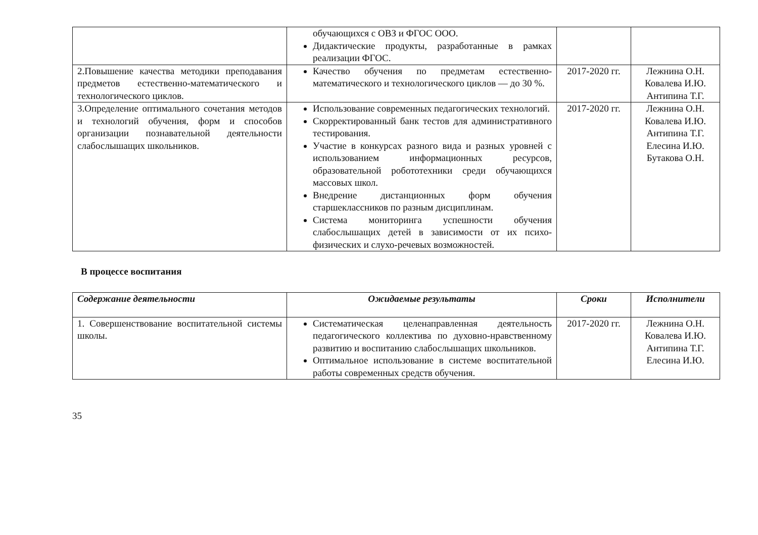| | обучающихся с ОВЗ и ФГОС ООО. Дидактические продукты, разработанные в рамках реализации ФГОС. | | |
| 2.Повышение качества методики преподавания предметов естественно-математического и технологического циклов. | Качество обучения по предметам естественно-математического и технологического циклов — до 30 %. | 2017-2020 гг. | Лежнина О.Н. Ковалева И.Ю. Антипина Т.Г. |
| 3.Определение оптимального сочетания методов и технологий обучения, форм и способов организации познавательной деятельности слабослышащих школьников. | Использование современных педагогических технологий. Скорректированный банк тестов для административного тестирования. Участие в конкурсах разного вида и разных уровней с использованием информационных ресурсов, образовательной робототехники среди обучающихся массовых школ. Внедрение дистанционных форм обучения старшеклассников по разным дисциплинам. Система мониторинга успешности обучения слабослышащих детей в зависимости от их психо-физических и слухо-речевых возможностей. | 2017-2020 гг. | Лежнина О.Н. Ковалева И.Ю. Антипина Т.Г. Елесина И.Ю. Бутакова О.Н. |
В процессе воспитания
| Содержание деятельности | Ожидаемые результаты | Сроки | Исполнители |
| --- | --- | --- | --- |
| 1. Совершенствование воспитательной системы школы. | Систематическая целенаправленная деятельность педагогического коллектива по духовно-нравственному развитию и воспитанию слабослышащих школьников. Оптимальное использование в системе воспитательной работы современных средств обучения. | 2017-2020 гг. | Лежнина О.Н. Ковалева И.Ю. Антипина Т.Г. Елесина И.Ю. |
35